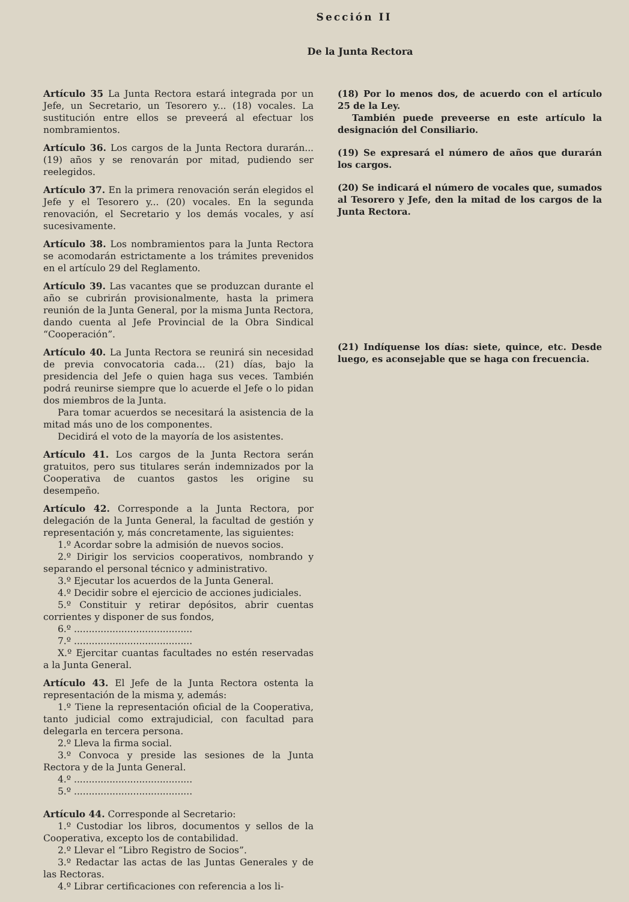Sección II
De la Junta Rectora
Artículo 35 La Junta Rectora estará integrada por un Jefe, un Secretario, un Tesorero y... (18) vocales. La sustitución entre ellos se preveerá al efectuar los nombramientos.
Artículo 36. Los cargos de la Junta Rectora durarán... (19) años y se renovarán por mitad, pudiendo ser reelegidos.
Artículo 37. En la primera renovación serán elegidos el Jefe y el Tesorero y... (20) vocales. En la segunda renovación, el Secretario y los demás vocales, y así sucesivamente.
Artículo 38. Los nombramientos para la Junta Rectora se acomodarán estrictamente a los trámites prevenidos en el artículo 29 del Reglamento.
Artículo 39. Las vacantes que se produzcan durante el año se cubrirán provisionalmente, hasta la primera reunión de la Junta General, por la misma Junta Rectora, dando cuenta al Jefe Provincial de la Obra Sindical “Cooperación”.
Artículo 40. La Junta Rectora se reunirá sin necesidad de previa convocatoria cada... (21) días, bajo la presidencia del Jefe o quien haga sus veces. También podrá reunirse siempre que lo acuerde el Jefe o lo pidan dos miembros de la Junta.
Para tomar acuerdos se necesitará la asistencia de la mitad más uno de los componentes.
Decidirá el voto de la mayoría de los asistentes.
Artículo 41. Los cargos de la Junta Rectora serán gratuitos, pero sus titulares serán indemnizados por la Cooperativa de cuantos gastos les origine su desempeño.
Artículo 42. Corresponde a la Junta Rectora, por delegación de la Junta General, la facultad de gestión y representación y, más concretamente, las siguientes:
1.º Acordar sobre la admisión de nuevos socios.
2.º Dirigir los servicios cooperativos, nombrando y separando el personal técnico y administrativo.
3.º Ejecutar los acuerdos de la Junta General.
4.º Decidir sobre el ejercicio de acciones judiciales.
5.º Constituir y retirar depósitos, abrir cuentas corrientes y disponer de sus fondos,
6.º ........................................
7.º ........................................
X.º Ejercitar cuantas facultades no estén reservadas a la Junta General.
Artículo 43. El Jefe de la Junta Rectora ostenta la representación de la misma y, además:
1.º Tiene la representación oficial de la Cooperativa, tanto judicial como extrajudicial, con facultad para delegarla en tercera persona.
2.º Lleva la firma social.
3.º Convoca y preside las sesiones de la Junta Rectora y de la Junta General.
4.º ........................................
5.º ........................................
Artículo 44. Corresponde al Secretario:
1.º Custodiar los libros, documentos y sellos de la Cooperativa, excepto los de contabilidad.
2.º Llevar el “Libro Registro de Socios”.
3.º Redactar las actas de las Juntas Generales y de las Rectoras.
4.º Librar certificaciones con referencia a los li-
(18) Por lo menos dos, de acuerdo con el artículo 25 de la Ley.
También puede preveerse en este artículo la designación del Consiliario.
(19) Se expresará el número de años que durarán los cargos.
(20) Se indicará el número de vocales que, sumados al Tesorero y Jefe, den la mitad de los cargos de la Junta Rectora.
(21) Indíquense los días: siete, quince, etc. Desde luego, es aconsejable que se haga con frecuencia.